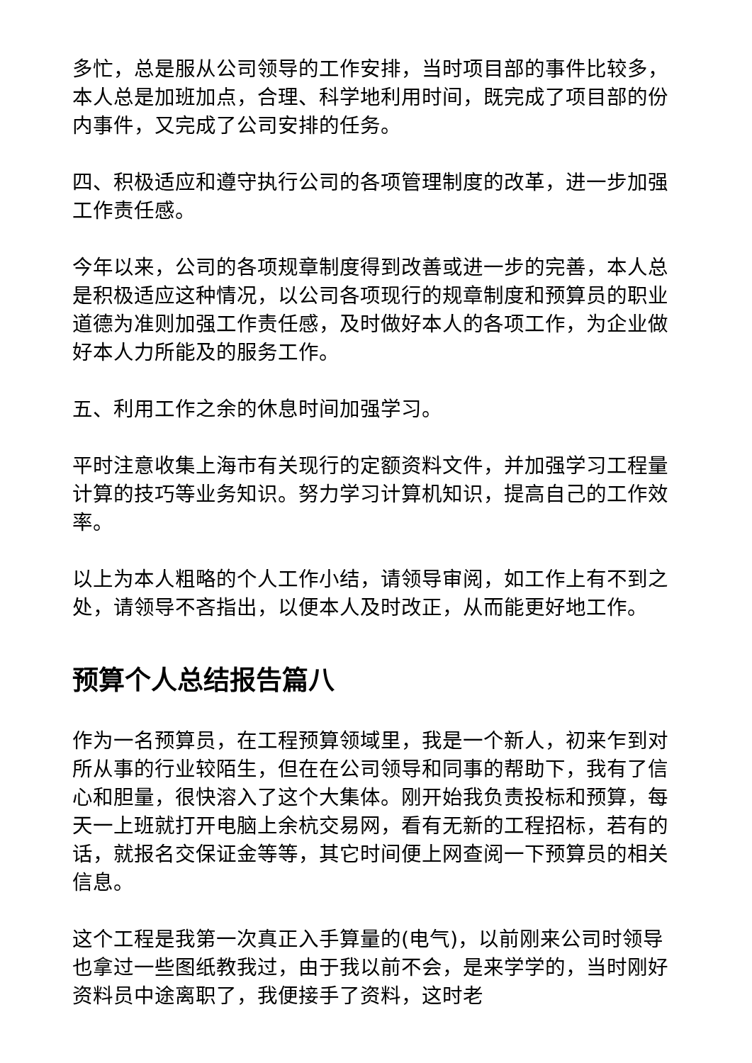多忙，总是服从公司领导的工作安排，当时项目部的事件比较多，本人总是加班加点，合理、科学地利用时间，既完成了项目部的份内事件，又完成了公司安排的任务。
四、积极适应和遵守执行公司的各项管理制度的改革，进一步加强工作责任感。
今年以来，公司的各项规章制度得到改善或进一步的完善，本人总是积极适应这种情况，以公司各项现行的规章制度和预算员的职业道德为准则加强工作责任感，及时做好本人的各项工作，为企业做好本人力所能及的服务工作。
五、利用工作之余的休息时间加强学习。
平时注意收集上海市有关现行的定额资料文件，并加强学习工程量计算的技巧等业务知识。努力学习计算机知识，提高自己的工作效率。
以上为本人粗略的个人工作小结，请领导审阅，如工作上有不到之处，请领导不吝指出，以便本人及时改正，从而能更好地工作。
预算个人总结报告篇八
作为一名预算员，在工程预算领域里，我是一个新人，初来乍到对所从事的行业较陌生，但在在公司领导和同事的帮助下，我有了信心和胆量，很快溶入了这个大集体。刚开始我负责投标和预算，每天一上班就打开电脑上余杭交易网，看有无新的工程招标，若有的话，就报名交保证金等等，其它时间便上网查阅一下预算员的相关信息。
这个工程是我第一次真正入手算量的(电气)，以前刚来公司时领导也拿过一些图纸教我过，由于我以前不会，是来学学的，当时刚好资料员中途离职了，我便接手了资料，这时老